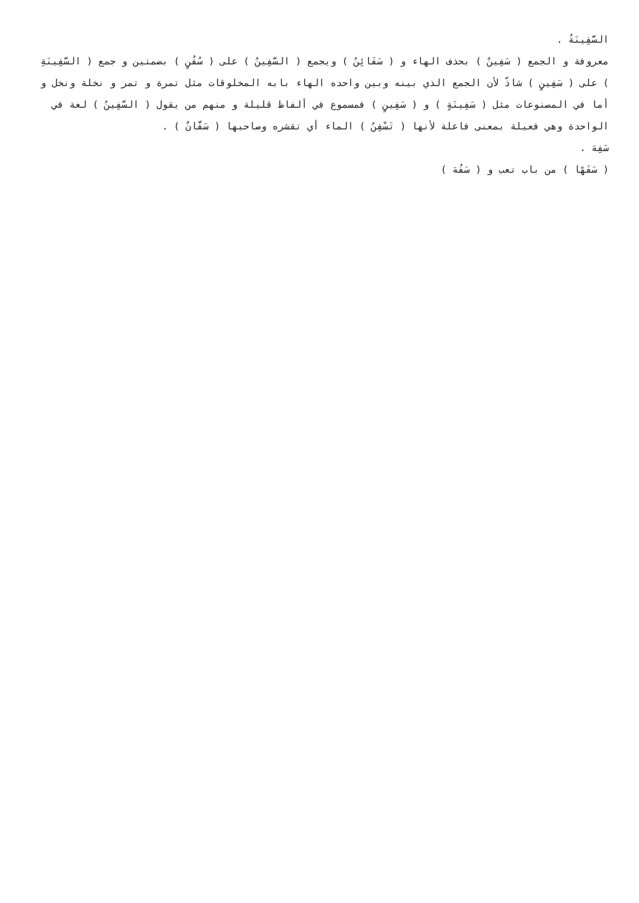السَّفِينَةُ .
معروفة و الجمع ( سَفِينٌ ) بحذف الهاء و ( سَفَائِنُ ) ويجمع ( السَّفِينُ ) على ( سُفُنٍ ) بضمتين و جمع ( السَّفِينَةِ ) على ( سَفِينٍ ) شاذّ لأن الجمع الذي بينه وبين واحده الهاء بابه المخلوقات مثل تمرة و تمر و نخلة ونخل و أما في المصنوعات مثل ( سَفِينَةٍ ) و ( سَفِينٍ ) فمسموع في ألفاظ قليلة و منهم من يقول ( السَّفِينُ ) لغة في الواحدة وهي فعيلة بمعنى فاعلة لأنها ( تَسْفِنُ ) الماء أي تقشره وصاحبها ( سَفَّانٌ ) .
سَفِهَ .
( سَفَهًا ) من باب تعب و ( سَفُهَ )